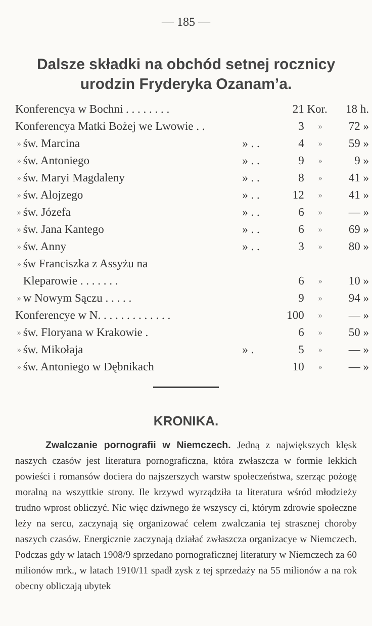— 185 —
Dalsze składki na obchód setnej rocznicy urodzin Fryderyka Ozanam’a.
| Konferencya w Bochni . . . . . . . . | | | 21 | Kor. | 18 h. |
| Konferencya Matki Bożej we Lwowie . . | | | 3 | » | 72 » |
| » | św. Marcina | » . . | 4 | » | 59 » |
| » | św. Antoniego | » . . | 9 | » | 9 » |
| » | św. Maryi Magdaleny | » . . | 8 | » | 41 » |
| » | św. Alojzego | » . . | 12 | » | 41 » |
| » | św. Józefa | » . . | 6 | » | — » |
| » | św. Jana Kantego | » . . | 6 | » | 69 » |
| » | św. Anny | » . . | 3 | » | 80 » |
| » | św Franciszka z Assyżu na | | | | |
| | Kleparowie . . . . . . . | | 6 | » | 10 » |
| » | w Nowym Sączu . . . . . | | 9 | » | 94 » |
| Konferencye w N. . . . . . . . . . . . . | | | 100 | » | — » |
| » | św. Floryana w Krakowie . | | 6 | » | 50 » |
| » | św. Mikołaja | » . | 5 | » | — » |
| » | św. Antoniego w Dębnikach | | 10 | » | — » |
KRONIKA.
Zwalczanie pornografii w Niemczech. Jedną z największych klęsk naszych czasów jest literatura pornograficzna, która zwłaszcza w formie lekkich powieści i romansów dociera do najszerszych warstw społeczeństwa, szerząc pożogę moralną na wszyttkie strony. Ile krzywd wyrządziła ta literatura wśród młodzieży trudno wprost obliczyć. Nic więc dziwnego że wszyscy ci, którym zdrowie społeczne leży na sercu, zaczynają się organizować celem zwalczania tej strasznej choroby naszych czasów. Energicznie zaczynają działać zwłaszcza organizacye w Niemczech. Podczas gdy w latach 1908/9 sprzedano pornograficznej literatury w Niemczech za 60 milionów mrk., w latach 1910/11 spadł zysk z tej sprzedaży na 55 milionów a na rok obecny obliczają ubytek